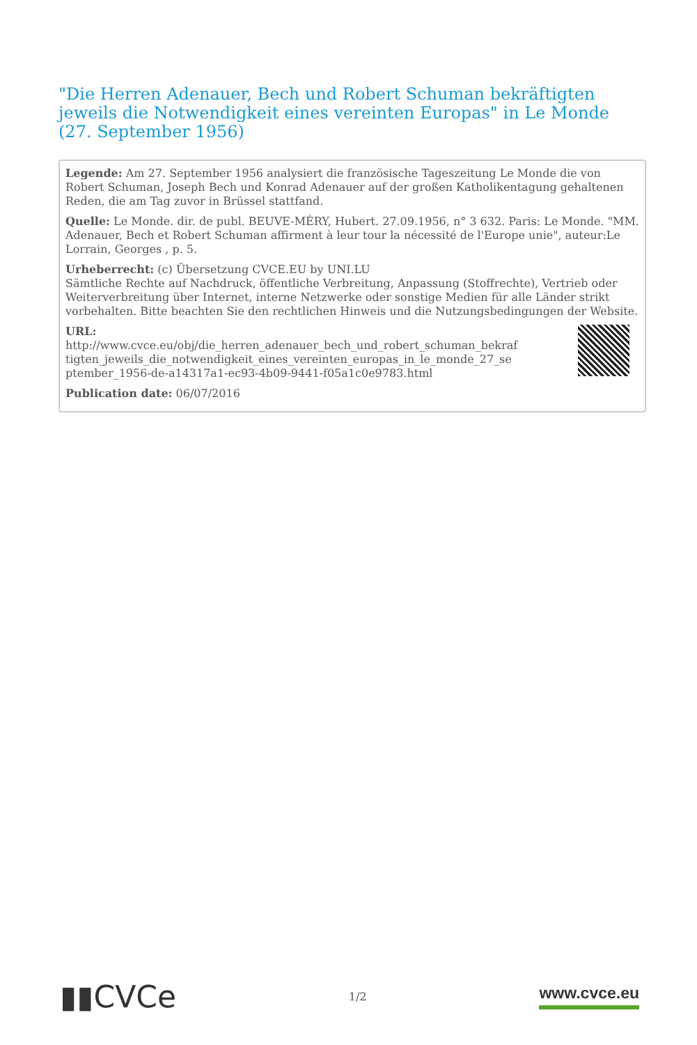"Die Herren Adenauer, Bech und Robert Schuman bekräftigten jeweils die Notwendigkeit eines vereinten Europas" in Le Monde (27. September 1956)
Legende: Am 27. September 1956 analysiert die französische Tageszeitung Le Monde die von Robert Schuman, Joseph Bech und Konrad Adenauer auf der großen Katholikentagung gehaltenen Reden, die am Tag zuvor in Brüssel stattfand.
Quelle: Le Monde. dir. de publ. BEUVE-MÉRY, Hubert. 27.09.1956, n° 3 632. Paris: Le Monde. "MM. Adenauer, Bech et Robert Schuman affirment à leur tour la nécessité de l'Europe unie", auteur:Le Lorrain, Georges , p. 5.
Urheberrecht: (c) Übersetzung CVCE.EU by UNI.LU
Sämtliche Rechte auf Nachdruck, öffentliche Verbreitung, Anpassung (Stoffrechte), Vertrieb oder Weiterverbreitung über Internet, interne Netzwerke oder sonstige Medien für alle Länder strikt vorbehalten. Bitte beachten Sie den rechtlichen Hinweis und die Nutzungsbedingungen der Website.
URL:
http://www.cvce.eu/obj/die_herren_adenauer_bech_und_robert_schuman_bekraftigten_jeweils_die_notwendigkeit_eines_vereinten_europas_in_le_monde_27_september_1956-de-a14317a1-ec93-4b09-9441-f05a1c0e9783.html
Publication date: 06/07/2016
▮▮CVCe 1/2 www.cvce.eu